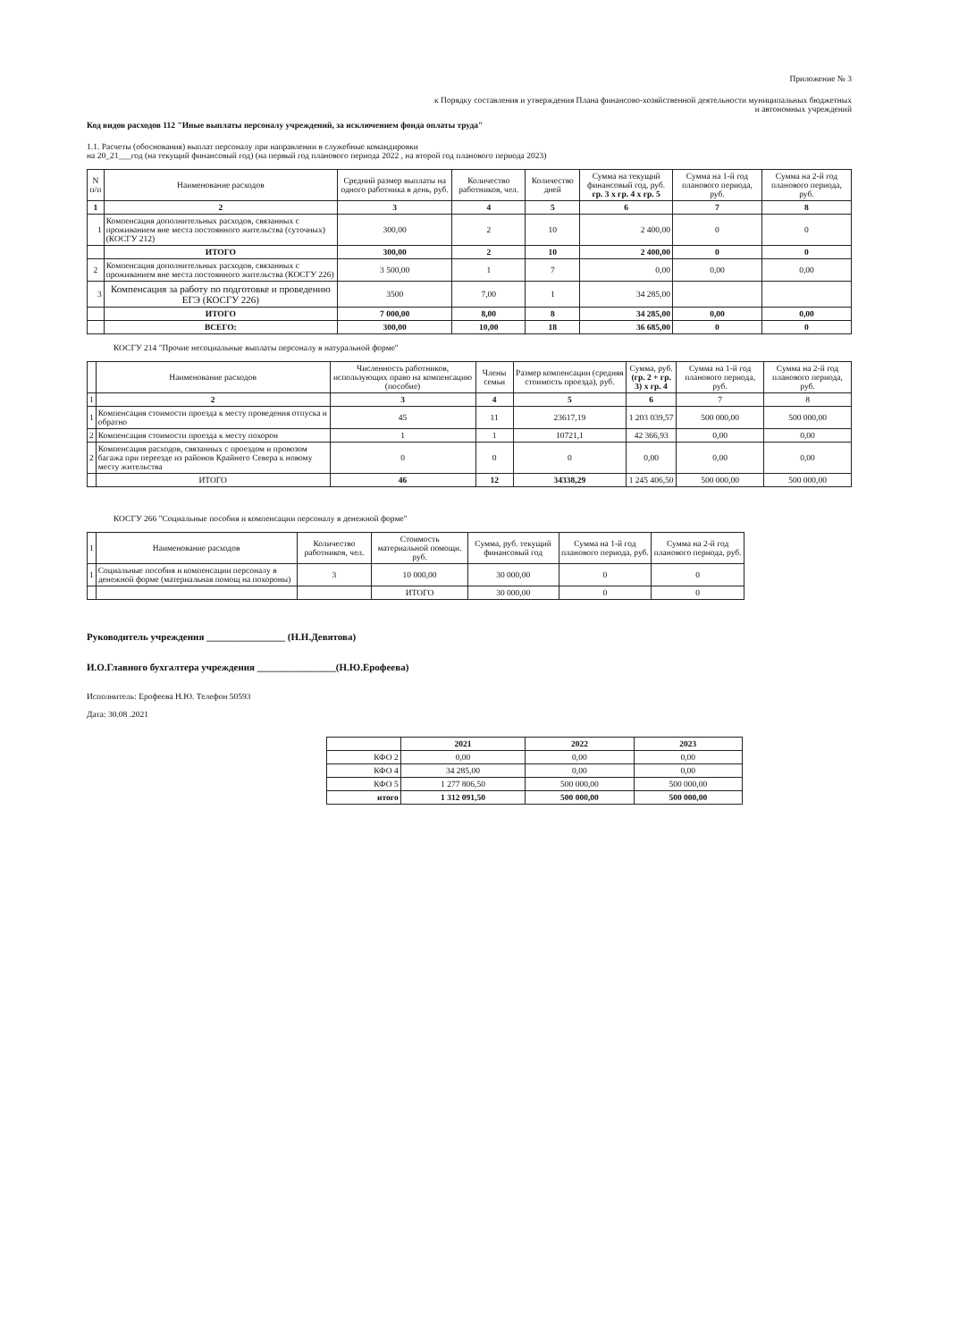Приложение № 3
к Порядку составления и утверждения Плана финансово-хозяйственной деятельности муниципальных бюджетных
и автономных учреждений
Код видов расходов 112 "Иные выплаты персоналу учреждений, за исключением фонда оплаты труда"
1.1. Расчеты (обоснования) выплат персоналу при направлении в служебные командировки
на 20_21___год (на текущий финансовый год) (на первый год планового периода 2022 , на второй год планового периода 2023)
| N п/п | Наименование расходов | Средний размер выплаты на одного работника в день, руб. | Количество работников, чел. | Количество дней | Сумма на текущий финансовый год, руб. гр. 3 x гр. 4 x гр. 5 | Сумма на 1-й год планового периода, руб. | Сумма на 2-й год планового периода, руб. |
| --- | --- | --- | --- | --- | --- | --- | --- |
| 1 | 2 | 3 | 4 | 5 | 6 | 7 | 8 |
| 1 | Компенсация дополнительных расходов, связанных с проживанием вне места постоянного жительства (суточных)(КОСГУ 212) | 300,00 | 2 | 10 | 2 400,00 | 0 | 0 |
| | ИТОГО | 300,00 | 2 | 10 | 2 400,00 | 0 | 0 |
| 2 | Компенсация дополнительных расходов, связанных с проживанием вне места постоянного жительства (КОСГУ 226) | 3 500,00 | 1 | 7 | 0,00 | 0,00 | 0,00 |
| 3 | Компенсация за работу по подготовке и проведению ЕГЭ (КОСГУ 226) | 3500 | 7,00 | 1 | 34 285,00 | | |
| | ИТОГО | 7 000,00 | 8,00 | 8 | 34 285,00 | 0,00 | 0,00 |
| | ВСЕГО: | 300,00 | 10,00 | 18 | 36 685,00 | 0 | 0 |
КОСГУ 214 "Прочие несоциальные выплаты персоналу в натуральной форме"
| | Наименование расходов | Численность работников, использующих право на компенсацию (пособие) | Члены семьи | Размер компенсации (средняя стоимость проезда), руб. | Сумма, руб. (гр. 2 + гр. 3) x гр. 4 | Сумма на 1-й год планового периода, руб. | Сумма на 2-й год планового периода, руб. |
| --- | --- | --- | --- | --- | --- | --- | --- |
| 1 | 2 | 3 | 4 | 5 | 6 | 7 | 8 |
| 1 | Компенсация стоимости проезда к месту проведения отпуска и обратно | 45 | 11 | 23617,19 | 1 203 039,57 | 500 000,00 | 500 000,00 |
| 2 | Компенсация стоимости проезда к месту похорон | 1 | 1 | 10721,1 | 42 366,93 | 0,00 | 0,00 |
| 2 | Компенсация расходов, связанных с проездом и провозом багажа при переезде из районов Крайнего Севера к новому месту жительства | 0 | 0 | 0 | 0,00 | 0,00 | 0,00 |
| | ИТОГО | 46 | 12 | 34338,29 | 1 245 406,50 | 500 000,00 | 500 000,00 |
КОСГУ 266 "Социальные пособия и компенсации персоналу в денежной форме"
| 1 | Наименование расходов | Количество работников, чел. | Стоимость материальной помощи. руб. | Сумма, руб. текущий финансовый год | Сумма на 1-й год планового периода, руб. | Сумма на 2-й год планового периода, руб. |
| --- | --- | --- | --- | --- | --- | --- |
| 1 | Социальные пособия и компенсации персоналу в денежной форме (материальная помощ на похороны) | 3 | 10 000,00 | 30 000,00 | 0 | 0 |
| | | | ИТОГО | 30 000,00 | 0 | 0 |
Руководитель учреждения ________________ (Н.Н.Девятова)
И.О.Главного бухгалтера учреждения ________________(Н.Ю.Ерофеева)
Исполнитель: Ерофеева Н.Ю. Телефон 50593
Дата: 30.08 .2021
| | 2021 | 2022 | 2023 |
| --- | --- | --- | --- |
| КФО 2 | 0,00 | 0,00 | 0,00 |
| КФО 4 | 34 285,00 | 0,00 | 0,00 |
| КФО 5 | 1 277 806,50 | 500 000,00 | 500 000,00 |
| итого | 1 312 091,50 | 500 000,00 | 500 000,00 |